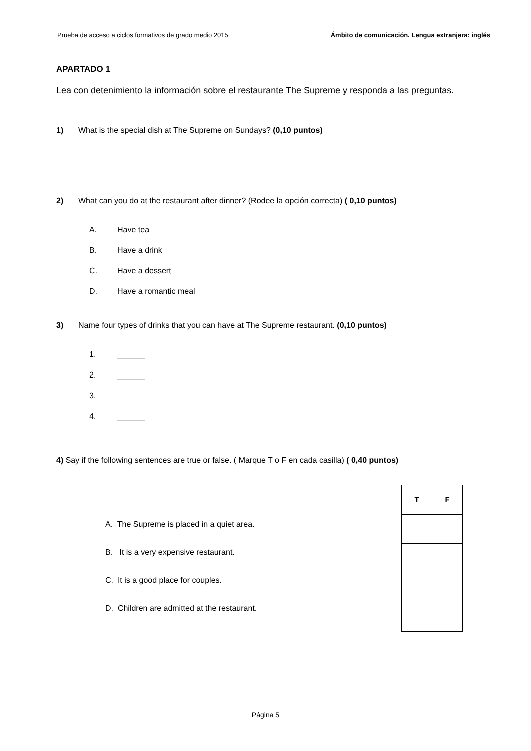Prueba de acceso a ciclos formativos de grado medio 2015 Ámbito de comunicación. Lengua extranjera: inglés
APARTADO 1
Lea con detenimiento la información sobre el restaurante The Supreme y responda a las preguntas.
1) What is the special dish at The Supreme on Sundays? (0,10 puntos)
2) What can you do at the restaurant after dinner? (Rodee la opción correcta) ( 0,10 puntos)
A. Have tea
B. Have a drink
C. Have a dessert
D. Have a romantic meal
3) Name four types of drinks that you can have at The Supreme restaurant. (0,10 puntos)
1.
2.
3.
4.
4) Say if the following sentences are true or false. ( Marque T o F en cada casilla) ( 0,40 puntos)
A. The Supreme is placed in a quiet area.
B. It is a very expensive restaurant.
C. It is a good place for couples.
D. Children are admitted at the restaurant.
| T | F |
| --- | --- |
Página 5